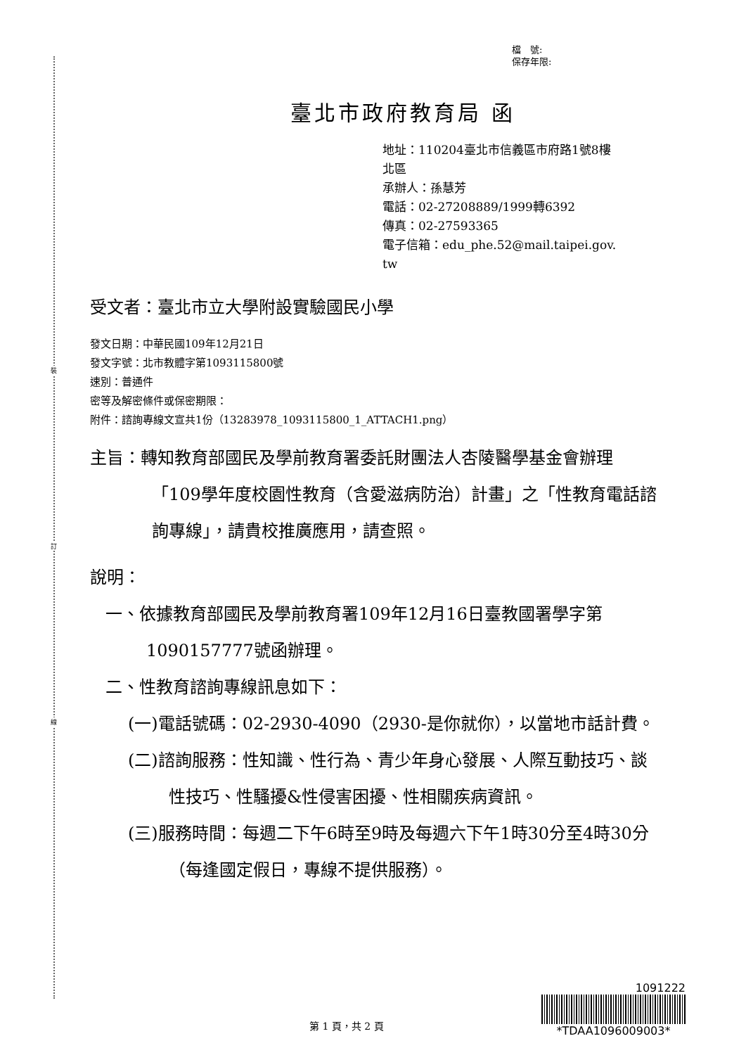裝
訂
線
檔　號:
保存年限:
臺北市政府教育局 函
地址：110204臺北市信義區市府路1號8樓
北區
承辦人：孫慧芳
電話：02-27208889/1999轉6392
傳真：02-27593365
電子信箱：edu_phe.52@mail.taipei.gov.
tw
受文者：臺北市立大學附設實驗國民小學
發文日期：中華民國109年12月21日
發文字號：北市教體字第1093115800號
速別：普通件
密等及解密條件或保密期限：
附件：諮詢專線文宣共1份（13283978_1093115800_1_ATTACH1.png）
主旨：轉知教育部國民及學前教育署委託財團法人杏陵醫學基金會辦理「109學年度校園性教育（含愛滋病防治）計畫」之「性教育電話諮詢專線」，請貴校推廣應用，請查照。
說明：
一、依據教育部國民及學前教育署109年12月16日臺教國署學字第1090157777號函辦理。
二、性教育諮詢專線訊息如下：
(一)電話號碼：02-2930-4090（2930-是你就你），以當地市話計費。
(二)諮詢服務：性知識、性行為、青少年身心發展、人際互動技巧、談性技巧、性騷擾&性侵害困擾、性相關疾病資訊。
(三)服務時間：每週二下午6時至9時及每週六下午1時30分至4時30分（每逢國定假日，專線不提供服務）。
第 1 頁，共 2 頁
1091222
*TDAA1096009003*